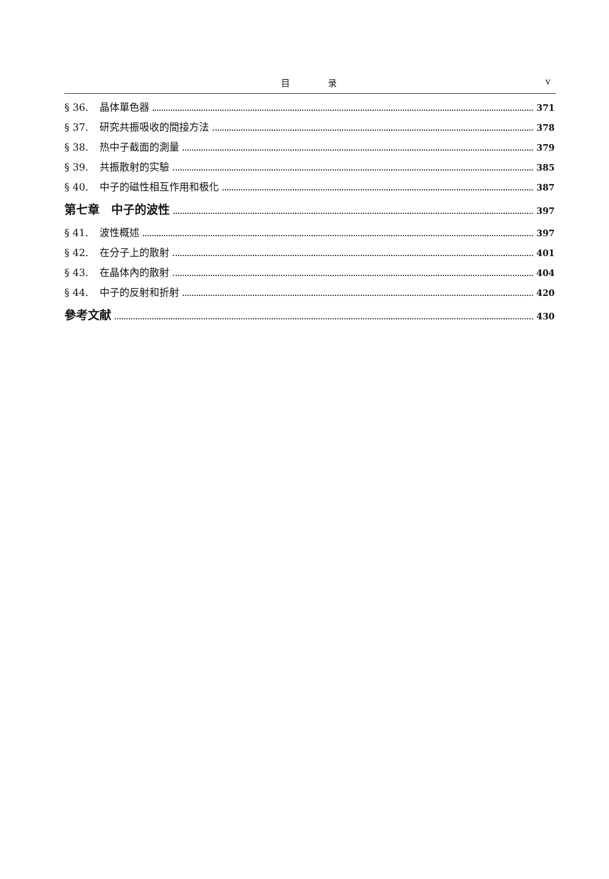目 录 v
§ 36. 晶体單色器 371
§ 37. 研究共振吸收的間接方法 378
§ 38. 热中子截面的測量 379
§ 39. 共振散射的实驗 385
§ 40. 中子的磁性相互作用和极化 387
第七章　中子的波性 397
§ 41. 波性概述 397
§ 42. 在分子上的散射 401
§ 43. 在晶体內的散射 404
§ 44. 中子的反射和折射 420
參考文献 430